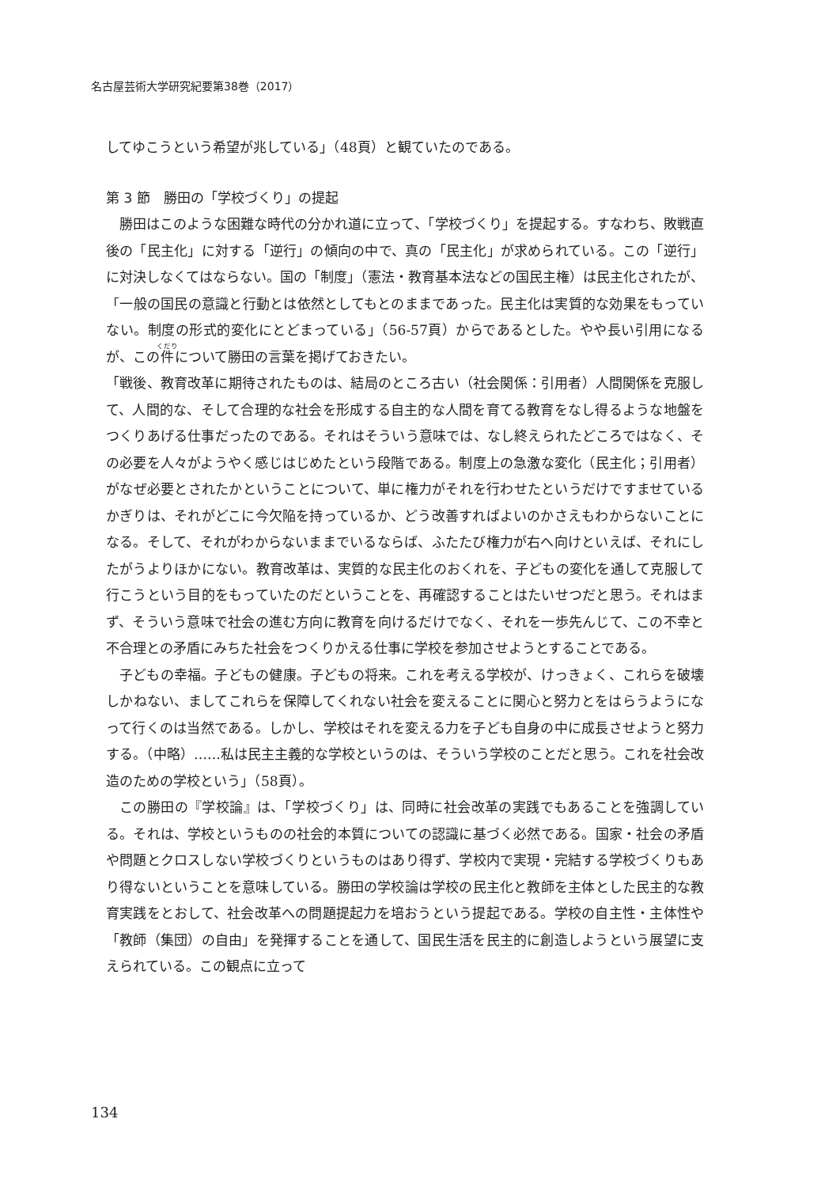名古屋芸術大学研究紀要第38巻（2017）
してゆこうという希望が兆している」（48頁）と観ていたのである。
第 3 節　勝田の「学校づくり」の提起
勝田はこのような困難な時代の分かれ道に立って、「学校づくり」を提起する。すなわち、敗戦直後の「民主化」に対する「逆行」の傾向の中で、真の「民主化」が求められている。この「逆行」に対決しなくてはならない。国の「制度」（憲法・教育基本法などの国民主権）は民主化されたが、「一般の国民の意識と行動とは依然としてもとのままであった。民主化は実質的な効果をもっていない。制度の形式的変化にとどまっている」（56-57頁）からであるとした。やや長い引用になるが、この件について勝田の言葉を掲げておきたい。
「戦後、教育改革に期待されたものは、結局のところ古い（社会関係：引用者）人間関係を克服して、人間的な、そして合理的な社会を形成する自主的な人間を育てる教育をなし得るような地盤をつくりあげる仕事だったのである。それはそういう意味では、なし終えられたどころではなく、その必要を人々がようやく感じはじめたという段階である。制度上の急激な変化（民主化；引用者）がなぜ必要とされたかということについて、単に権力がそれを行わせたというだけですませているかぎりは、それがどこに今欠陥を持っているか、どう改善すればよいのかさえもわからないことになる。そして、それがわからないままでいるならば、ふたたび権力が右へ向けといえば、それにしたがうよりほかにない。教育改革は、実質的な民主化のおくれを、子どもの変化を通して克服して行こうという目的をもっていたのだということを、再確認することはたいせつだと思う。それはまず、そういう意味で社会の進む方向に教育を向けるだけでなく、それを一歩先んじて、この不幸と不合理との矛盾にみちた社会をつくりかえる仕事に学校を参加させようとすることである。
子どもの幸福。子どもの健康。子どもの将来。これを考える学校が、けっきょく、これらを破壊しかねない、ましてこれらを保障してくれない社会を変えることに関心と努力とをはらうようになって行くのは当然である。しかし、学校はそれを変える力を子ども自身の中に成長させようと努力する。（中略）……私は民主主義的な学校というのは、そういう学校のことだと思う。これを社会改造のための学校という」（58頁）。
この勝田の『学校論』は、「学校づくり」は、同時に社会改革の実践でもあることを強調している。それは、学校というものの社会的本質についての認識に基づく必然である。国家・社会の矛盾や問題とクロスしない学校づくりというものはあり得ず、学校内で実現・完結する学校づくりもあり得ないということを意味している。勝田の学校論は学校の民主化と教師を主体とした民主的な教育実践をとおして、社会改革への問題提起力を培おうという提起である。学校の自主性・主体性や「教師（集団）の自由」を発揮することを通して、国民生活を民主的に創造しようという展望に支えられている。この観点に立って
134